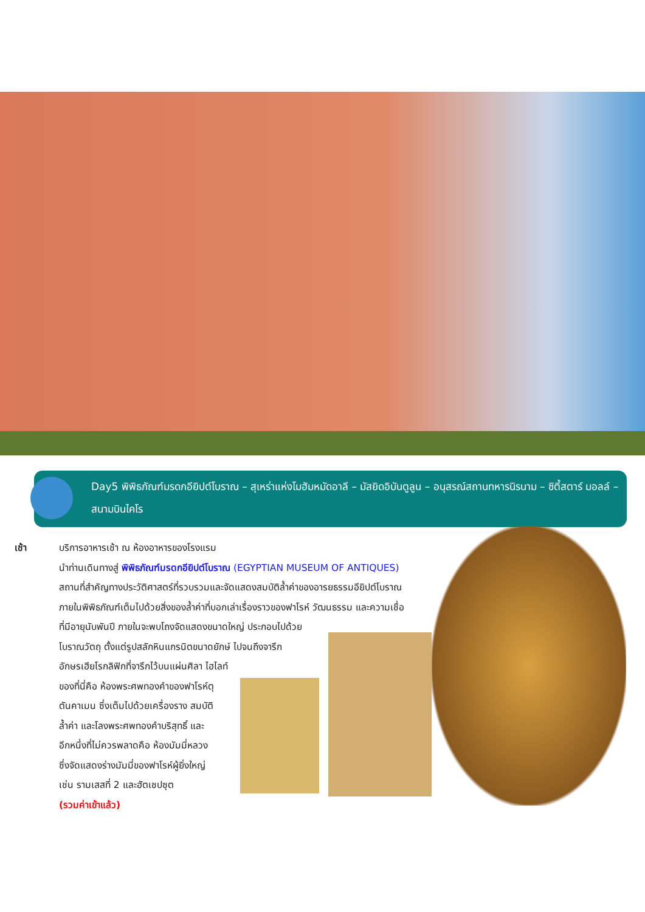Day5 พิพิธภัณฑ์มรดกอียิปต์โบราณ – สุเหร่าแห่งโมฮัมหมัดอาลี – มัสยิดอิบันตูลูน – อนุสรณ์สถานทหารนิรนาม – ซิตี้สตาร์ มอลล์ – สนามบินไคโร
เช้า บริการอาหารเช้า ณ ห้องอาหารของโรงแรม
นำท่านเดินทางสู่ พิพิธภัณฑ์มรดกอียิปต์โบราณ (EGYPTIAN MUSEUM OF ANTIQUES)
สถานที่สำคัญทางประวัติศาสตร์ที่รวบรวมและจัดแสดงสมบัติล้ำค่าของอารยธรรมอียิปต์โบราณ
ภายในพิพิธภัณฑ์เต็มไปด้วยสิ่งของล้ำค่าที่บอกเล่าเรื่องราวของฟาโรห์ วัฒนธรรม และความเชื่อ
ที่มีอายุนับพันปี ภายในจะพบโถงจัดแสดงขนาดใหญ่ ประกอบไปด้วย
โบราณวัตถุ ตั้งแต่รูปสลักหินแกรนิตขนาดยักษ์ ไปจนถึงจารึก
อักษรเฮียโรกลิฟิกที่จารึกไว้บนแผ่นศิลา ไฮไลท์
ของที่นี่คือ ห้องพระศพทองคำของฟาโรห์ตุ
ตันคาเมน ซึ่งเต็มไปด้วยเครื่องราง สมบัติ
ล้ำค่า และโลงพระศพทองคำบริสุทธิ์ และ
อีกหนึ่งที่ไม่ควรพลาดคือ ห้องมัมมี่หลวง
ซึ่งจัดแสดงร่างมัมมี่ของฟาโรห์ผู้ยิ่งใหญ่
เช่น รามเสสที่ 2 และฮัตเชปซุต
(รวมค่าเข้าแล้ว)